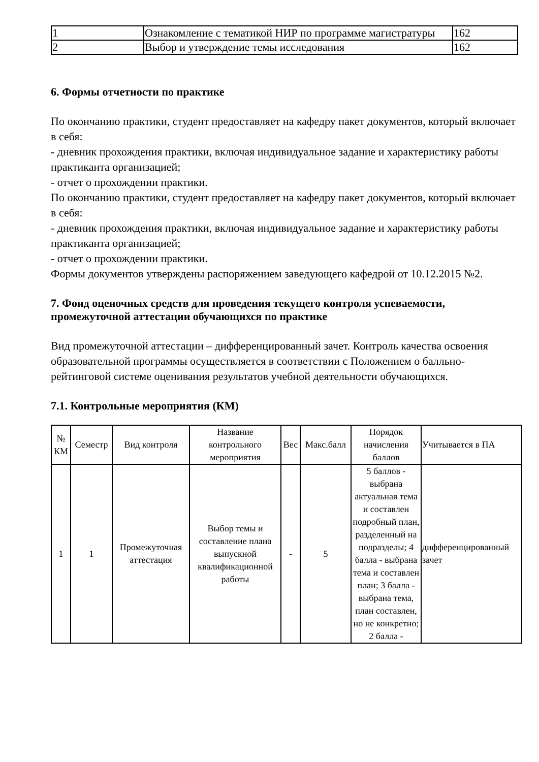| 1 | Ознакомление с тематикой НИР по программе магистратуры | 162 |
| 2 | Выбор и утверждение темы исследования | 162 |
6. Формы отчетности по практике
По окончанию практики, студент предоставляет на кафедру пакет документов, который включает в себя:
- дневник прохождения практики, включая индивидуальное задание и характеристику работы практиканта организацией;
- отчет о прохождении практики.
По окончанию практики, студент предоставляет на кафедру пакет документов, который включает в себя:
- дневник прохождения практики, включая индивидуальное задание и характеристику работы практиканта организацией;
- отчет о прохождении практики.
Формы документов утверждены распоряжением заведующего кафедрой от 10.12.2015 №2.
7. Фонд оценочных средств для проведения текущего контроля успеваемости, промежуточной аттестации обучающихся по практике
Вид промежуточной аттестации – дифференцированный зачет. Контроль качества освоения образовательной программы осуществляется в соответствии с Положением о балльно-рейтинговой системе оценивания результатов учебной деятельности обучающихся.
7.1. Контрольные мероприятия (КМ)
| № КМ | Семестр | Вид контроля | Название контрольного мероприятия | Вес | Макс.балл | Порядок начисления баллов | Учитывается в ПА |
| --- | --- | --- | --- | --- | --- | --- | --- |
| 1 | 1 | Промежуточная аттестация | Выбор темы и составление плана выпускной квалификационной работы | - | 5 | 5 баллов - выбрана актуальная тема и составлен подробный план, разделенный на подразделы; 4 балла - выбрана тема и составлен план; 3 балла - выбрана тема, план составлен, но не конкретно; 2 балла - | дифференцированный зачет |